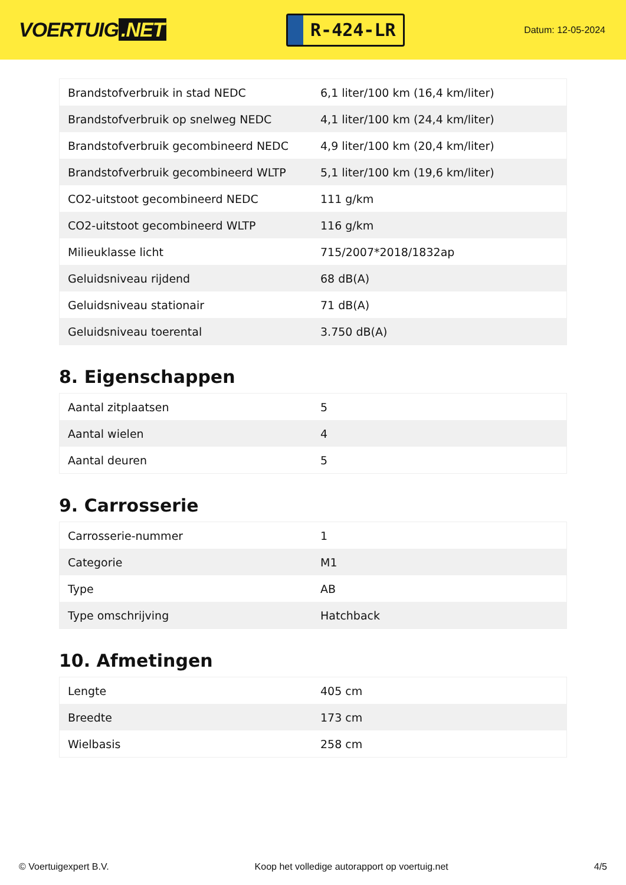VOERTUIG.NET
R-424-LR
Datum: 12-05-2024
| Brandstofverbruik in stad NEDC | 6,1 liter/100 km (16,4 km/liter) |
| Brandstofverbruik op snelweg NEDC | 4,1 liter/100 km (24,4 km/liter) |
| Brandstofverbruik gecombineerd NEDC | 4,9 liter/100 km (20,4 km/liter) |
| Brandstofverbruik gecombineerd WLTP | 5,1 liter/100 km (19,6 km/liter) |
| CO2-uitstoot gecombineerd NEDC | 111 g/km |
| CO2-uitstoot gecombineerd WLTP | 116 g/km |
| Milieuklasse licht | 715/2007*2018/1832ap |
| Geluidsniveau rijdend | 68 dB(A) |
| Geluidsniveau stationair | 71 dB(A) |
| Geluidsniveau toerental | 3.750 dB(A) |
8. Eigenschappen
| Aantal zitplaatsen | 5 |
| Aantal wielen | 4 |
| Aantal deuren | 5 |
9. Carrosserie
| Carrosserie-nummer | 1 |
| Categorie | M1 |
| Type | AB |
| Type omschrijving | Hatchback |
10. Afmetingen
| Lengte | 405 cm |
| Breedte | 173 cm |
| Wielbasis | 258 cm |
© Voertuigexpert B.V. Koop het volledige autorapport op voertuig.net 4/5